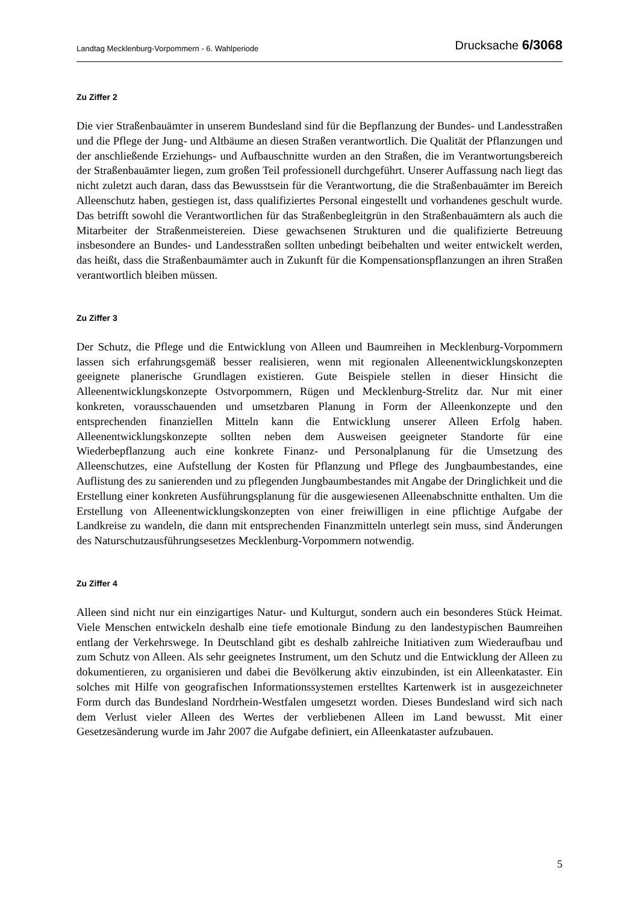Landtag Mecklenburg-Vorpommern - 6. Wahlperiode Drucksache 6/3068
Zu Ziffer 2
Die vier Straßenbauämter in unserem Bundesland sind für die Bepflanzung der Bundes- und Landesstraßen und die Pflege der Jung- und Altbäume an diesen Straßen verantwortlich. Die Qualität der Pflanzungen und der anschließende Erziehungs- und Aufbauschnitte wurden an den Straßen, die im Verantwortungsbereich der Straßenbauämter liegen, zum großen Teil professionell durchgeführt. Unserer Auffassung nach liegt das nicht zuletzt auch daran, dass das Bewusstsein für die Verantwortung, die die Straßenbauämter im Bereich Alleenschutz haben, gestiegen ist, dass qualifiziertes Personal eingestellt und vorhandenes geschult wurde. Das betrifft sowohl die Verantwortlichen für das Straßenbegleitgrün in den Straßenbauämtern als auch die Mitarbeiter der Straßenmeistereien. Diese gewachsenen Strukturen und die qualifizierte Betreuung insbesondere an Bundes- und Landesstraßen sollten unbedingt beibehalten und weiter entwickelt werden, das heißt, dass die Straßenbaumämter auch in Zukunft für die Kompensationspflanzungen an ihren Straßen verantwortlich bleiben müssen.
Zu Ziffer 3
Der Schutz, die Pflege und die Entwicklung von Alleen und Baumreihen in Mecklenburg-Vorpommern lassen sich erfahrungsgemäß besser realisieren, wenn mit regionalen Alleenentwicklungskonzepten geeignete planerische Grundlagen existieren. Gute Beispiele stellen in dieser Hinsicht die Alleenentwicklungskonzepte Ostvorpommern, Rügen und Mecklenburg-Strelitz dar. Nur mit einer konkreten, vorausschauenden und umsetzbaren Planung in Form der Alleenkonzepte und den entsprechenden finanziellen Mitteln kann die Entwicklung unserer Alleen Erfolg haben. Alleenentwicklungskonzepte sollten neben dem Ausweisen geeigneter Standorte für eine Wiederbepflanzung auch eine konkrete Finanz- und Personalplanung für die Umsetzung des Alleenschutzes, eine Aufstellung der Kosten für Pflanzung und Pflege des Jungbaumbestandes, eine Auflistung des zu sanierenden und zu pflegenden Jungbaumbestandes mit Angabe der Dringlichkeit und die Erstellung einer konkreten Ausführungsplanung für die ausgewiesenen Alleenabschnitte enthalten. Um die Erstellung von Alleenentwicklungskonzepten von einer freiwilligen in eine pflichtige Aufgabe der Landkreise zu wandeln, die dann mit entsprechenden Finanzmitteln unterlegt sein muss, sind Änderungen des Naturschutzausführungsesetzes Mecklenburg-Vorpommern notwendig.
Zu Ziffer 4
Alleen sind nicht nur ein einzigartiges Natur- und Kulturgut, sondern auch ein besonderes Stück Heimat. Viele Menschen entwickeln deshalb eine tiefe emotionale Bindung zu den landestypischen Baumreihen entlang der Verkehrswege. In Deutschland gibt es deshalb zahlreiche Initiativen zum Wiederaufbau und zum Schutz von Alleen. Als sehr geeignetes Instrument, um den Schutz und die Entwicklung der Alleen zu dokumentieren, zu organisieren und dabei die Bevölkerung aktiv einzubinden, ist ein Alleenkataster. Ein solches mit Hilfe von geografischen Informationssystemen erstelltes Kartenwerk ist in ausgezeichneter Form durch das Bundesland Nordrhein-Westfalen umgesetzt worden. Dieses Bundesland wird sich nach dem Verlust vieler Alleen des Wertes der verbliebenen Alleen im Land bewusst. Mit einer Gesetzesänderung wurde im Jahr 2007 die Aufgabe definiert, ein Alleenkataster aufzubauen.
5